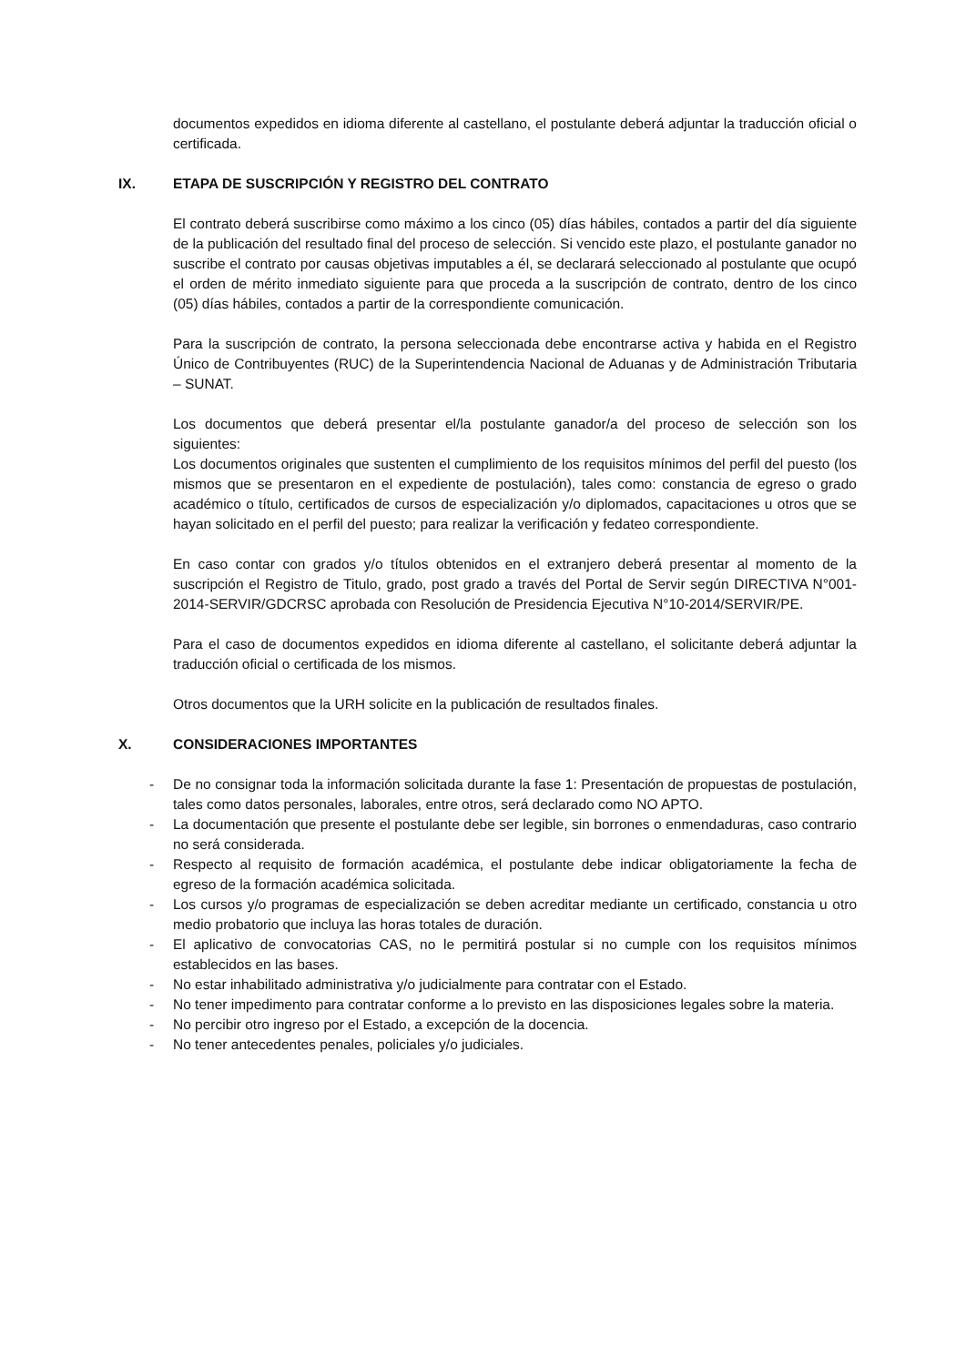documentos expedidos en idioma diferente al castellano, el postulante deberá adjuntar la traducción oficial o certificada.
IX. ETAPA DE SUSCRIPCIÓN Y REGISTRO DEL CONTRATO
El contrato deberá suscribirse como máximo a los cinco (05) días hábiles, contados a partir del día siguiente de la publicación del resultado final del proceso de selección. Si vencido este plazo, el postulante ganador no suscribe el contrato por causas objetivas imputables a él, se declarará seleccionado al postulante que ocupó el orden de mérito inmediato siguiente para que proceda a la suscripción de contrato, dentro de los cinco (05) días hábiles, contados a partir de la correspondiente comunicación.
Para la suscripción de contrato, la persona seleccionada debe encontrarse activa y habida en el Registro Único de Contribuyentes (RUC) de la Superintendencia Nacional de Aduanas y de Administración Tributaria – SUNAT.
Los documentos que deberá presentar el/la postulante ganador/a del proceso de selección son los siguientes:
Los documentos originales que sustenten el cumplimiento de los requisitos mínimos del perfil del puesto (los mismos que se presentaron en el expediente de postulación), tales como: constancia de egreso o grado académico o título, certificados de cursos de especialización y/o diplomados, capacitaciones u otros que se hayan solicitado en el perfil del puesto; para realizar la verificación y fedateo correspondiente.
En caso contar con grados y/o títulos obtenidos en el extranjero deberá presentar al momento de la suscripción el Registro de Titulo, grado, post grado a través del Portal de Servir según DIRECTIVA N°001-2014-SERVIR/GDCRSC aprobada con Resolución de Presidencia Ejecutiva N°10-2014/SERVIR/PE.
Para el caso de documentos expedidos en idioma diferente al castellano, el solicitante deberá adjuntar la traducción oficial o certificada de los mismos.
Otros documentos que la URH solicite en la publicación de resultados finales.
X. CONSIDERACIONES IMPORTANTES
- De no consignar toda la información solicitada durante la fase 1: Presentación de propuestas de postulación, tales como datos personales, laborales, entre otros, será declarado como NO APTO.
- La documentación que presente el postulante debe ser legible, sin borrones o enmendaduras, caso contrario no será considerada.
- Respecto al requisito de formación académica, el postulante debe indicar obligatoriamente la fecha de egreso de la formación académica solicitada.
- Los cursos y/o programas de especialización se deben acreditar mediante un certificado, constancia u otro medio probatorio que incluya las horas totales de duración.
- El aplicativo de convocatorias CAS, no le permitirá postular si no cumple con los requisitos mínimos establecidos en las bases.
- No estar inhabilitado administrativa y/o judicialmente para contratar con el Estado.
- No tener impedimento para contratar conforme a lo previsto en las disposiciones legales sobre la materia.
- No percibir otro ingreso por el Estado, a excepción de la docencia.
- No tener antecedentes penales, policiales y/o judiciales.